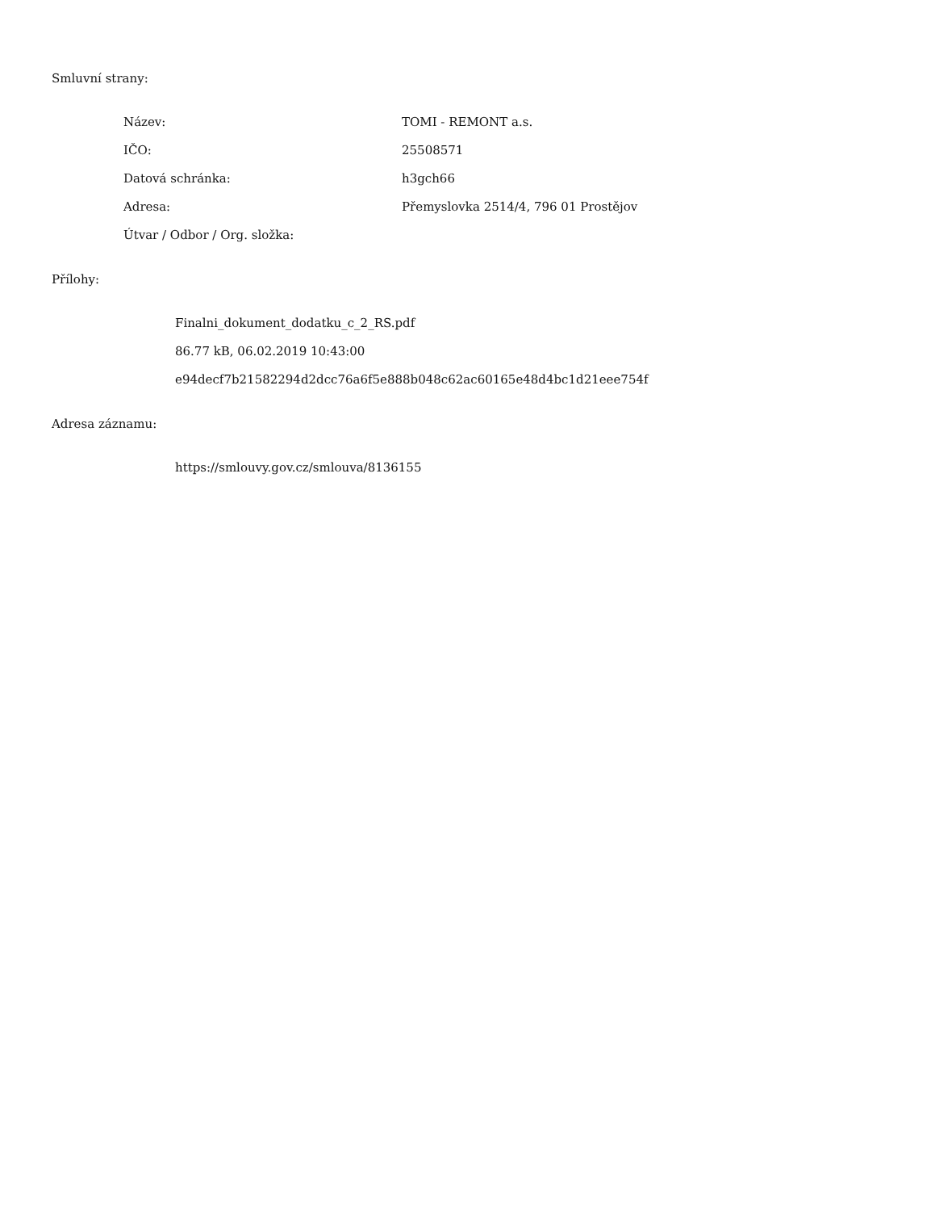Smluvní strany:
| Název: | TOMI - REMONT a.s. |
| IČO: | 25508571 |
| Datová schránka: | h3gch66 |
| Adresa: | Přemyslovka 2514/4, 796 01 Prostějov |
| Útvar / Odbor / Org. složka: | |
Přílohy:
Finalni_dokument_dodatku_c_2_RS.pdf
86.77 kB, 06.02.2019 10:43:00
e94decf7b21582294d2dcc76a6f5e888b048c62ac60165e48d4bc1d21eee754f
Adresa záznamu:
https://smlouvy.gov.cz/smlouva/8136155